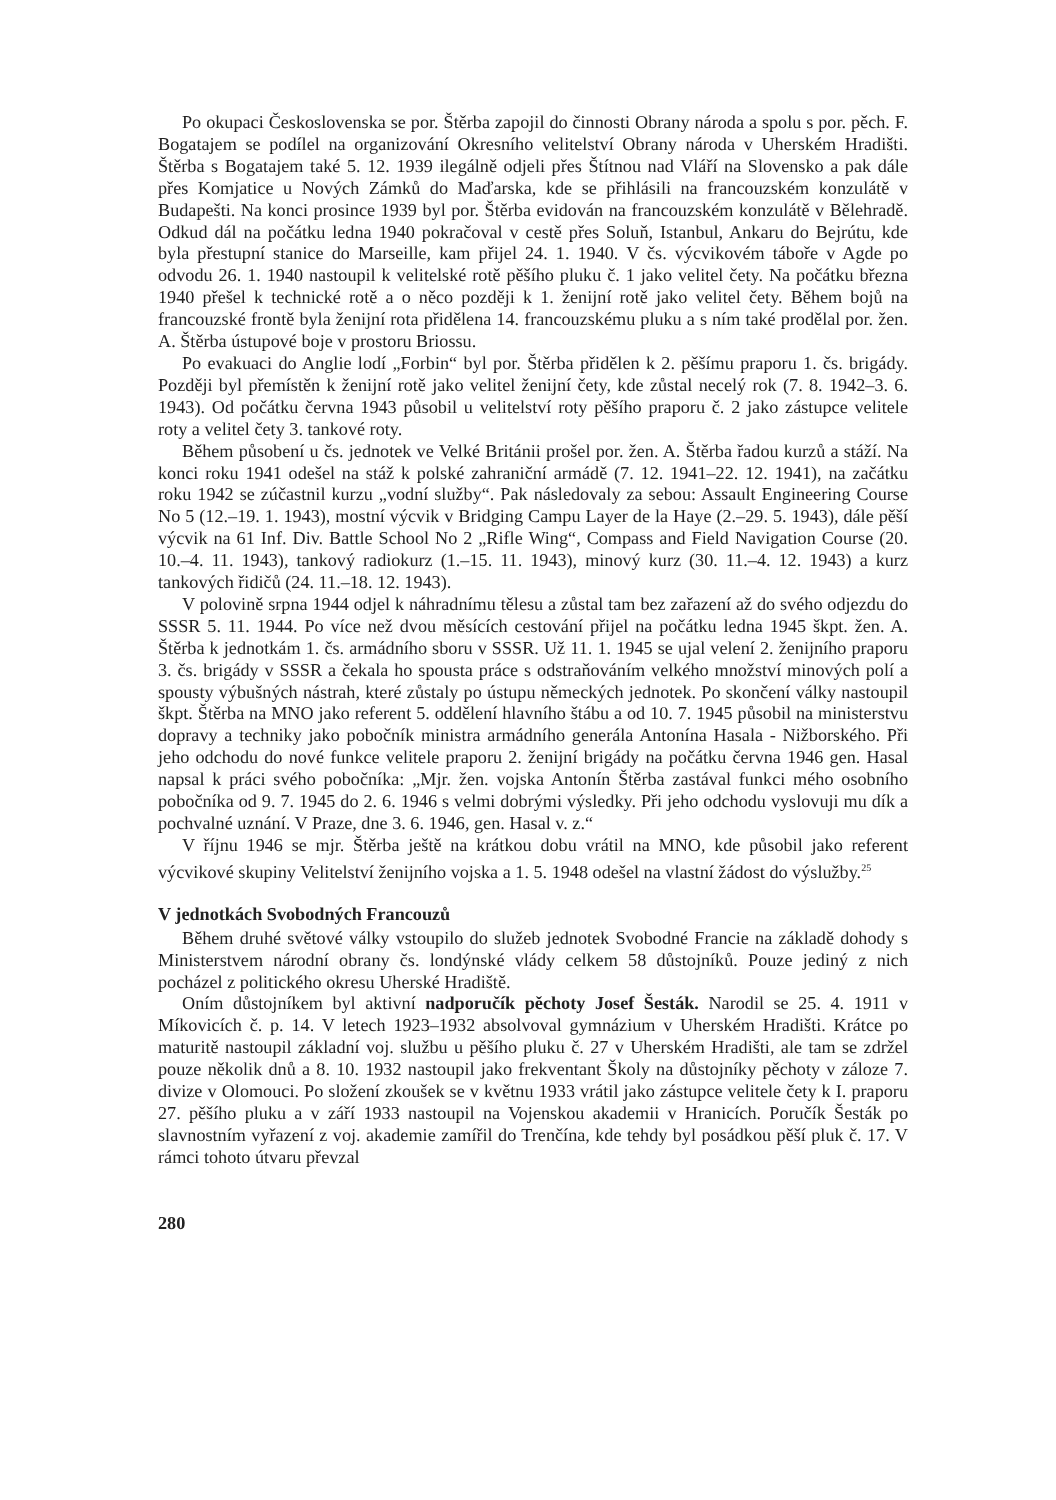Po okupaci Československa se por. Štěrba zapojil do činnosti Obrany národa a spolu s por. pěch. F. Bogatajem se podílel na organizování Okresního velitelství Obrany národa v Uherském Hradišti. Štěrba s Bogatajem také 5. 12. 1939 ilegálně odjeli přes Štítnou nad Vláří na Slovensko a pak dále přes Komjatice u Nových Zámků do Maďarska, kde se přihlásili na francouzském konzulátě v Budapešti. Na konci prosince 1939 byl por. Štěrba evidován na francouzském konzulátě v Bělehradě. Odkud dál na počátku ledna 1940 pokračoval v cestě přes Soluň, Istanbul, Ankaru do Bejrútu, kde byla přestupní stanice do Marseille, kam přijel 24. 1. 1940. V čs. výcvikovém táboře v Agde po odvodu 26. 1. 1940 nastoupil k velitelské rotě pěšího pluku č. 1 jako velitel čety. Na počátku března 1940 přešel k technické rotě a o něco později k 1. ženijní rotě jako velitel čety. Během bojů na francouzské frontě byla ženijní rota přidělena 14. francouzskému pluku a s ním také prodělal por. žen. A. Štěrba ústupové boje v prostoru Briossu.
Po evakuaci do Anglie lodí „Forbin“ byl por. Štěrba přidělen k 2. pěšímu praporu 1. čs. brigády. Později byl přemístěn k ženijní rotě jako velitel ženijní čety, kde zůstal necelý rok (7. 8. 1942–3. 6. 1943). Od počátku června 1943 působil u velitelství roty pěšího praporu č. 2 jako zástupce velitele roty a velitel čety 3. tankové roty.
Během působení u čs. jednotek ve Velké Británii prošel por. žen. A. Štěrba řadou kurzů a stáží. Na konci roku 1941 odešel na stáž k polské zahraniční armádě (7. 12. 1941–22. 12. 1941), na začátku roku 1942 se zúčastnil kurzu „vodní služby“. Pak následovaly za sebou: Assault Engineering Course No 5 (12.–19. 1. 1943), mostní výcvik v Bridging Campu Layer de la Haye (2.–29. 5. 1943), dále pěší výcvik na 61 Inf. Div. Battle School No 2 „Rifle Wing“, Compass and Field Navigation Course (20. 10.–4. 11. 1943), tankový radiokurz (1.–15. 11. 1943), minový kurz (30. 11.–4. 12. 1943) a kurz tankových řidičů (24. 11.–18. 12. 1943).
V polovině srpna 1944 odjel k náhradnímu tělesu a zůstal tam bez zařazení až do svého odjezdu do SSSR 5. 11. 1944. Po více než dvou měsících cestování přijel na počátku ledna 1945 škpt. žen. A. Štěrba k jednotkám 1. čs. armádního sboru v SSSR. Už 11. 1. 1945 se ujal velení 2. ženijního praporu 3. čs. brigády v SSSR a čekala ho spousta práce s odstraňováním velkého množství minových polí a spousty výbušných nástrah, které zůstaly po ústupu německých jednotek. Po skončení války nastoupil škpt. Štěrba na MNO jako referent 5. oddělení hlavního štábu a od 10. 7. 1945 působil na ministerstvu dopravy a techniky jako pobočník ministra armádního generála Antonína Hasala - Nižborského. Při jeho odchodu do nové funkce velitele praporu 2. ženijní brigády na počátku června 1946 gen. Hasal napsal k práci svého pobočníka: „Mjr. žen. vojska Antonín Štěrba zastával funkci mého osobního pobočníka od 9. 7. 1945 do 2. 6. 1946 s velmi dobrými výsledky. Při jeho odchodu vyslovuji mu dík a pochvalné uznání. V Praze, dne 3. 6. 1946, gen. Hasal v. z.“
V říjnu 1946 se mjr. Štěrba ještě na krátkou dobu vrátil na MNO, kde působil jako referent výcvikové skupiny Velitelství ženijního vojska a 1. 5. 1948 odešel na vlastní žádost do výslužby.<sup>25</sup>
V jednotkách Svobodných Francouzů
Během druhé světové války vstoupilo do služeb jednotek Svobodné Francie na základě dohody s Ministerstvem národní obrany čs. londýnské vlády celkem 58 důstojníků. Pouze jediný z nich pocházel z politického okresu Uherské Hradiště.
Oním důstojníkem byl aktivní nadporučík pěchoty Josef Šesták. Narodil se 25. 4. 1911 v Míkovicích č. p. 14. V letech 1923–1932 absolvoval gymnázium v Uherském Hradišti. Krátce po maturitě nastoupil základní voj. službu u pěšího pluku č. 27 v Uherském Hradišti, ale tam se zdržel pouze několik dnů a 8. 10. 1932 nastoupil jako frekventant Školy na důstojníky pěchoty v záloze 7. divize v Olomouci. Po složení zkoušek se v květnu 1933 vrátil jako zástupce velitele čety k I. praporu 27. pěšího pluku a v září 1933 nastoupil na Vojenskou akademii v Hranicích. Poručík Šesták po slavnostním vyřazení z voj. akademie zamířil do Trenčína, kde tehdy byl posádkou pěší pluk č. 17. V rámci tohoto útvaru převzal
280